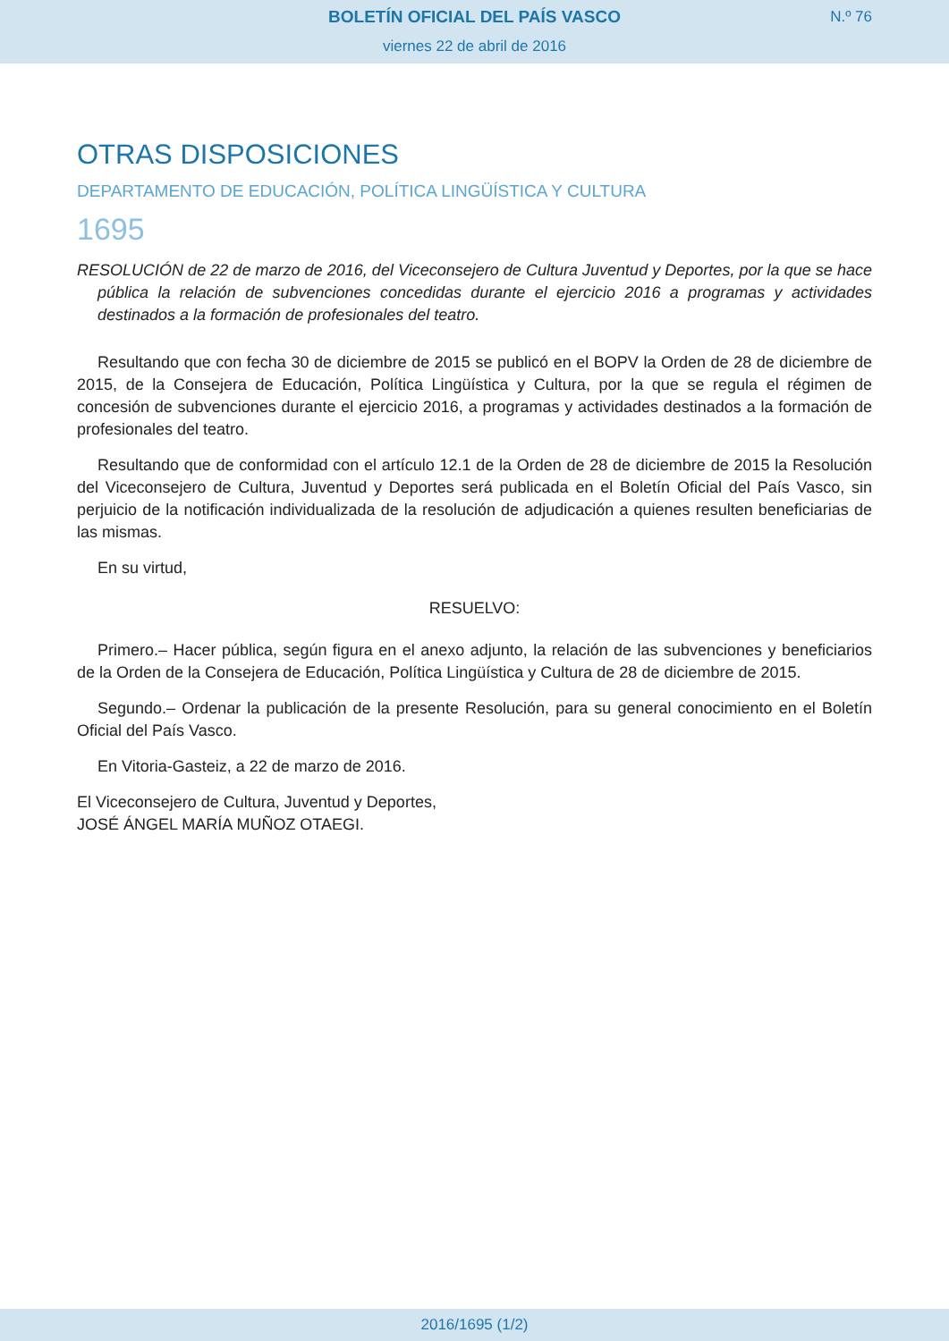BOLETÍN OFICIAL DEL PAÍS VASCO
N.º 76
viernes 22 de abril de 2016
OTRAS DISPOSICIONES
DEPARTAMENTO DE EDUCACIÓN, POLÍTICA LINGÜÍSTICA Y CULTURA
1695
RESOLUCIÓN de 22 de marzo de 2016, del Viceconsejero de Cultura Juventud y Deportes, por la que se hace pública la relación de subvenciones concedidas durante el ejercicio 2016 a programas y actividades destinados a la formación de profesionales del teatro.
Resultando que con fecha 30 de diciembre de 2015 se publicó en el BOPV la Orden de 28 de diciembre de 2015, de la Consejera de Educación, Política Lingüística y Cultura, por la que se regula el régimen de concesión de subvenciones durante el ejercicio 2016, a programas y actividades destinados a la formación de profesionales del teatro.
Resultando que de conformidad con el artículo 12.1 de la Orden de 28 de diciembre de 2015 la Resolución del Viceconsejero de Cultura, Juventud y Deportes será publicada en el Boletín Oficial del País Vasco, sin perjuicio de la notificación individualizada de la resolución de adjudicación a quienes resulten beneficiarias de las mismas.
En su virtud,
RESUELVO:
Primero.– Hacer pública, según figura en el anexo adjunto, la relación de las subvenciones y beneficiarios de la Orden de la Consejera de Educación, Política Lingüística y Cultura de 28 de diciembre de 2015.
Segundo.– Ordenar la publicación de la presente Resolución, para su general conocimiento en el Boletín Oficial del País Vasco.
En Vitoria-Gasteiz, a 22 de marzo de 2016.
El Viceconsejero de Cultura, Juventud y Deportes,
JOSÉ ÁNGEL MARÍA MUÑOZ OTAEGI.
2016/1695 (1/2)